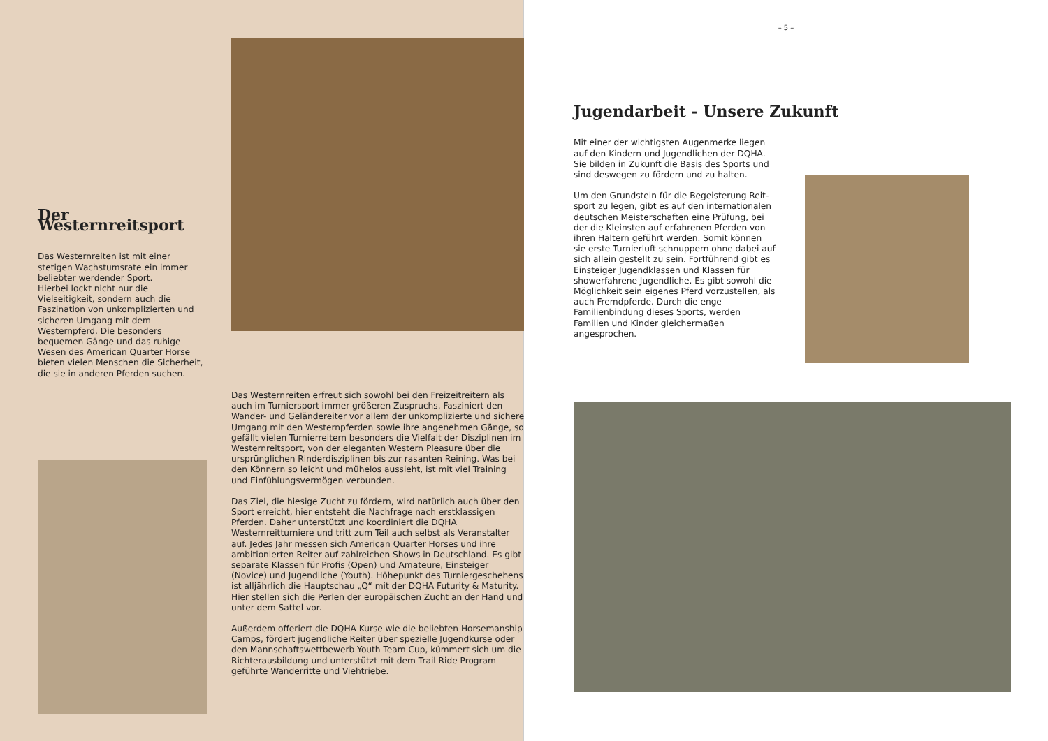Der Westernreitsport
Das Westernreiten ist mit einer stetigen Wachstumsrate ein immer beliebter werdender Sport.
Hierbei lockt nicht nur die Vielseitigkeit, sondern auch die Faszination von un­komplizierten und sicheren Umgang mit dem Westernpferd. Die besonders bequemen Gänge und das ruhige Wesen des American Quarter Horse bieten vie­len Menschen die Sicherheit, die sie in anderen Pferden suchen.
Das Westernreiten erfreut sich sowohl bei den Freizeitrei­tern als auch im Turniersport immer größeren Zuspruchs. Fasziniert den Wander- und Geländereiter vor allem der unkomplizierte und sichere Umgang mit den Westernpfer­den sowie ihre angenehmen Gänge, so gefällt vielen Tur­nierreitern besonders die Vielfalt der Disziplinen im Wes­ternreitsport, von der eleganten Western Pleasure über die ursprünglichen Rinderdisziplinen bis zur rasanten Reining. Was bei den Könnern so leicht und mühelos aussieht, ist mit viel Training und Einfühlungsvermögen verbunden.
Das Ziel, die hiesige Zucht zu fördern, wird natürlich auch über den Sport erreicht, hier entsteht die Nachfrage nach erstklassigen Pferden. Daher unterstützt und koordiniert die DQHA Westernreitturniere und tritt zum Teil auch selbst als Veranstalter auf. Jedes Jahr messen sich American Quarter Horses und ihre ambitionierten Reiter auf zahlreichen Shows in Deutschland. Es gibt separate Klassen für Profis (Open) und Amateure, Einsteiger (Novice) und Jugendliche (Youth). Höhepunkt des Turnier­geschehens ist alljährlich die Hauptschau „Q“ mit der DQHA Futurity & Maturity. Hier stellen sich die Perlen der europäischen Zucht an der Hand und unter dem Sattel vor.
Außerdem offeriert die DQHA Kurse wie die beliebten Horsemanship Camps, fördert jugendliche Reiter über spezielle Jugendkurse oder den Mannschaftswettbewerb Youth Team Cup, kümmert sich um die Richterausbildung und unterstützt mit dem Trail Ride Program geführte Wanderritte und Viehtriebe.
– 5 –
Jugendarbeit - Unsere Zukunft
Mit einer der wichtigsten Augenmerke liegen auf den Kindern und Jugendlichen der DQHA. Sie bilden in Zukunft die Basis des Sports und sind deswegen zu fördern und zu halten.
Um den Grundstein für die Begeisterung Reit­sport zu legen, gibt es auf den internationalen deutschen Meisterschaften eine Prüfung, bei der die Kleinsten auf erfahrenen Pferden von ihren Haltern geführt werden. Somit können sie erste Turnierluft schnuppern ohne dabei auf sich allein gestellt zu sein. Fortführend gibt es Einsteiger Jugendklassen und Klassen für showerfahrene Jugendliche. Es gibt sowohl die Möglichkeit sein eigenes Pferd vorzustellen, als auch Fremd­pferde. Durch die enge Familienbindung dieses Sports, werden Familien und Kinder gleicher­maßen angesprochen.